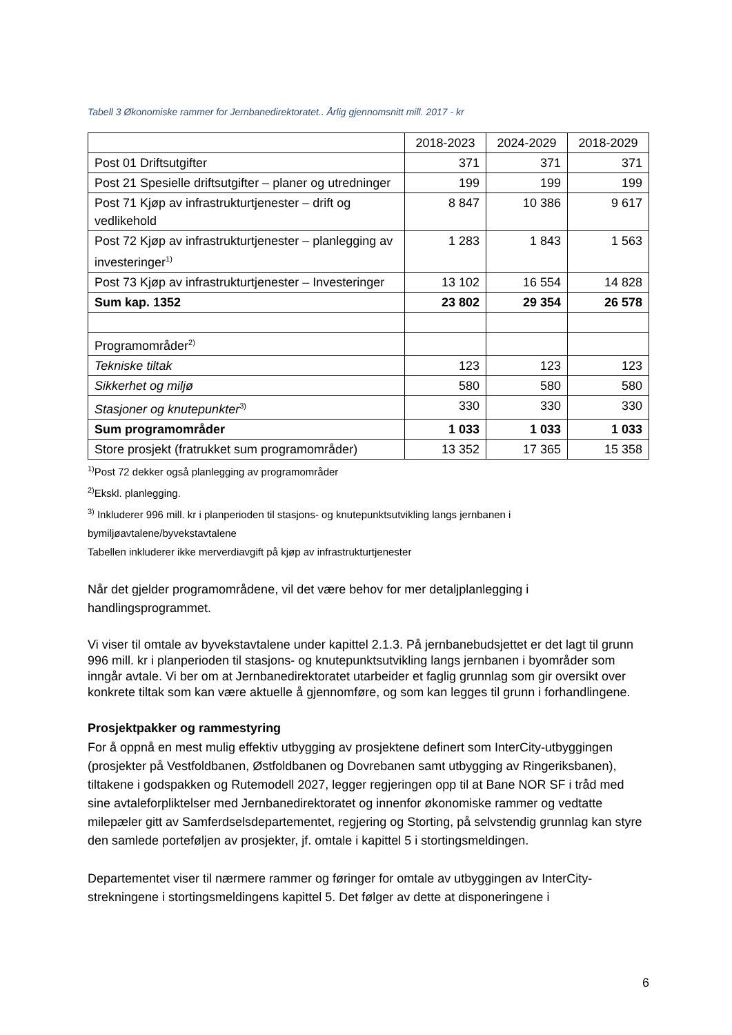Tabell 3 Økonomiske rammer for Jernbanedirektoratet.. Årlig gjennomsnitt mill. 2017 - kr
| | 2018-2023 | 2024-2029 | 2018-2029 |
| --- | --- | --- | --- |
| Post 01 Driftsutgifter | 371 | 371 | 371 |
| Post 21 Spesielle driftsutgifter – planer og utredninger | 199 | 199 | 199 |
| Post 71 Kjøp av infrastrukturtjenester – drift og vedlikehold | 8 847 | 10 386 | 9 617 |
| Post 72 Kjøp av infrastrukturtjenester – planlegging av investeringer<sup>1)</sup> | 1 283 | 1 843 | 1 563 |
| Post 73 Kjøp av infrastrukturtjenester – Investeringer | 13 102 | 16 554 | 14 828 |
| Sum kap. 1352 | 23 802 | 29 354 | 26 578 |
| Programområder<sup>2)</sup> | | | |
| Tekniske tiltak | 123 | 123 | 123 |
| Sikkerhet og miljø | 580 | 580 | 580 |
| Stasjoner og knutepunkter<sup>3)</sup> | 330 | 330 | 330 |
| Sum programområder | 1 033 | 1 033 | 1 033 |
| Store prosjekt (fratrukket sum programområder) | 13 352 | 17 365 | 15 358 |
<sup>1)</sup> Post 72 dekker også planlegging av programområder
<sup>2)</sup> Ekskl. planlegging.
<sup>3)</sup> Inkluderer 996 mill. kr i planperioden til stasjons- og knutepunktsutvikling langs jernbanen i bymiljøavtalene/byvekstavtalene
Tabellen inkluderer ikke merverdiavgift på kjøp av infrastrukturtjenester
Når det gjelder programområdene, vil det være behov for mer detaljplanlegging i handlingsprogrammet.
Vi viser til omtale av byvekstavtalene under kapittel 2.1.3. På jernbanebudsjettet er det lagt til grunn 996 mill. kr i planperioden til stasjons- og knutepunktsutvikling langs jernbanen i byområder som inngår avtale. Vi ber om at Jernbanedirektoratet utarbeider et faglig grunnlag som gir oversikt over konkrete tiltak som kan være aktuelle å gjennomføre, og som kan legges til grunn i forhandlingene.
Prosjektpakker og rammestyring
For å oppnå en mest mulig effektiv utbygging av prosjektene definert som InterCity-utbyggingen (prosjekter på Vestfoldbanen, Østfoldbanen og Dovrebanen samt utbygging av Ringeriksbanen), tiltakene i godspakken og Rutemodell 2027, legger regjeringen opp til at Bane NOR SF i tråd med sine avtaleforpliktelser med Jernbanedirektoratet og innenfor økonomiske rammer og vedtatte milepæler gitt av Samferdselsdepartementet, regjering og Storting, på selvstendig grunnlag kan styre den samlede porteføljen av prosjekter, jf. omtale i kapittel 5 i stortingsmeldingen.
Departementet viser til nærmere rammer og føringer for omtale av utbyggingen av InterCity-strekningene i stortingsmeldingens kapittel 5. Det følger av dette at disponeringene i
6